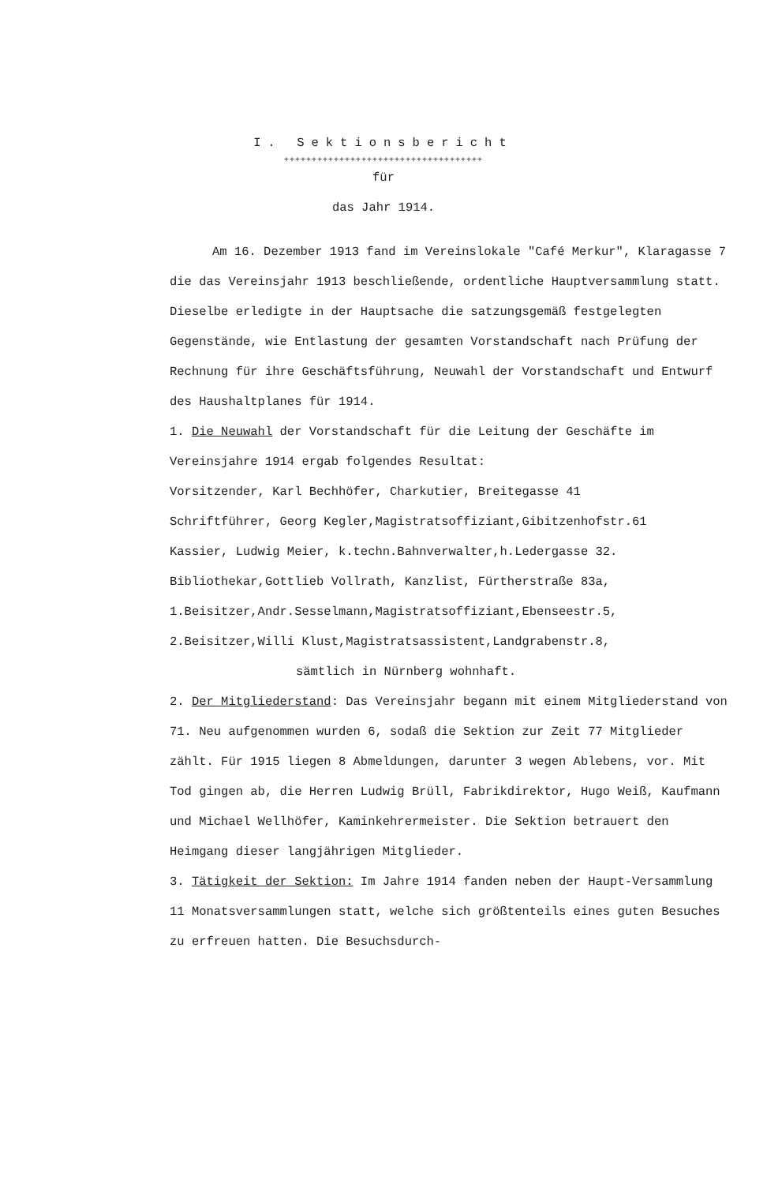I. Sektionsbericht
++++++++++++++++++++++++++++++++++++
für
das Jahr 1914.
Am 16. Dezember 1913 fand im Vereinslokale "Café Merkur", Klaragasse 7 die das Vereinsjahr 1913 beschließende, ordentliche Hauptversammlung statt. Dieselbe erledigte in der Hauptsache die satzungsgemäß festgelegten Gegenstände, wie Entlastung der gesamten Vorstandschaft nach Prüfung der Rechnung für ihre Geschäftsführung, Neuwahl der Vorstandschaft und Entwurf des Haushaltplanes für 1914.
1. Die Neuwahl der Vorstandschaft für die Leitung der Geschäfte im Vereinsjahre 1914 ergab folgendes Resultat:
Vorsitzender, Karl Bechhöfer, Charkutier, Breitegasse 41
Schriftführer, Georg Kegler,Magistratsoffiziant,Gibitzenhofstr.61
Kassier, Ludwig Meier, k.techn.Bahnverwalter,h.Ledergasse 32.
Bibliothekar,Gottlieb Vollrath, Kanzlist, Fürtherstraße 83a,
1.Beisitzer,Andr.Sesselmann,Magistratsoffiziant,Ebenseestr.5,
2.Beisitzer,Willi Klust,Magistratsassistent,Landgrabenstr.8,
sämtlich in Nürnberg wohnhaft.
2. Der Mitgliederstand: Das Vereinsjahr begann mit einem Mitgliederstand von 71. Neu aufgenommen wurden 6, sodaß die Sektion zur Zeit 77 Mitglieder zählt. Für 1915 liegen 8 Abmeldungen, darunter 3 wegen Ablebens, vor. Mit Tod gingen ab, die Herren Ludwig Brüll, Fabrikdirektor, Hugo Weiß, Kaufmann und Michael Wellhöfer, Kaminkehrermeister. Die Sektion betrauert den Heimgang dieser langjährigen Mitglieder.
3. Tätigkeit der Sektion: Im Jahre 1914 fanden neben der Haupt-Versammlung 11 Monatsversammlungen statt, welche sich größtenteils eines guten Besuches zu erfreuen hatten. Die Besuchsdurch-